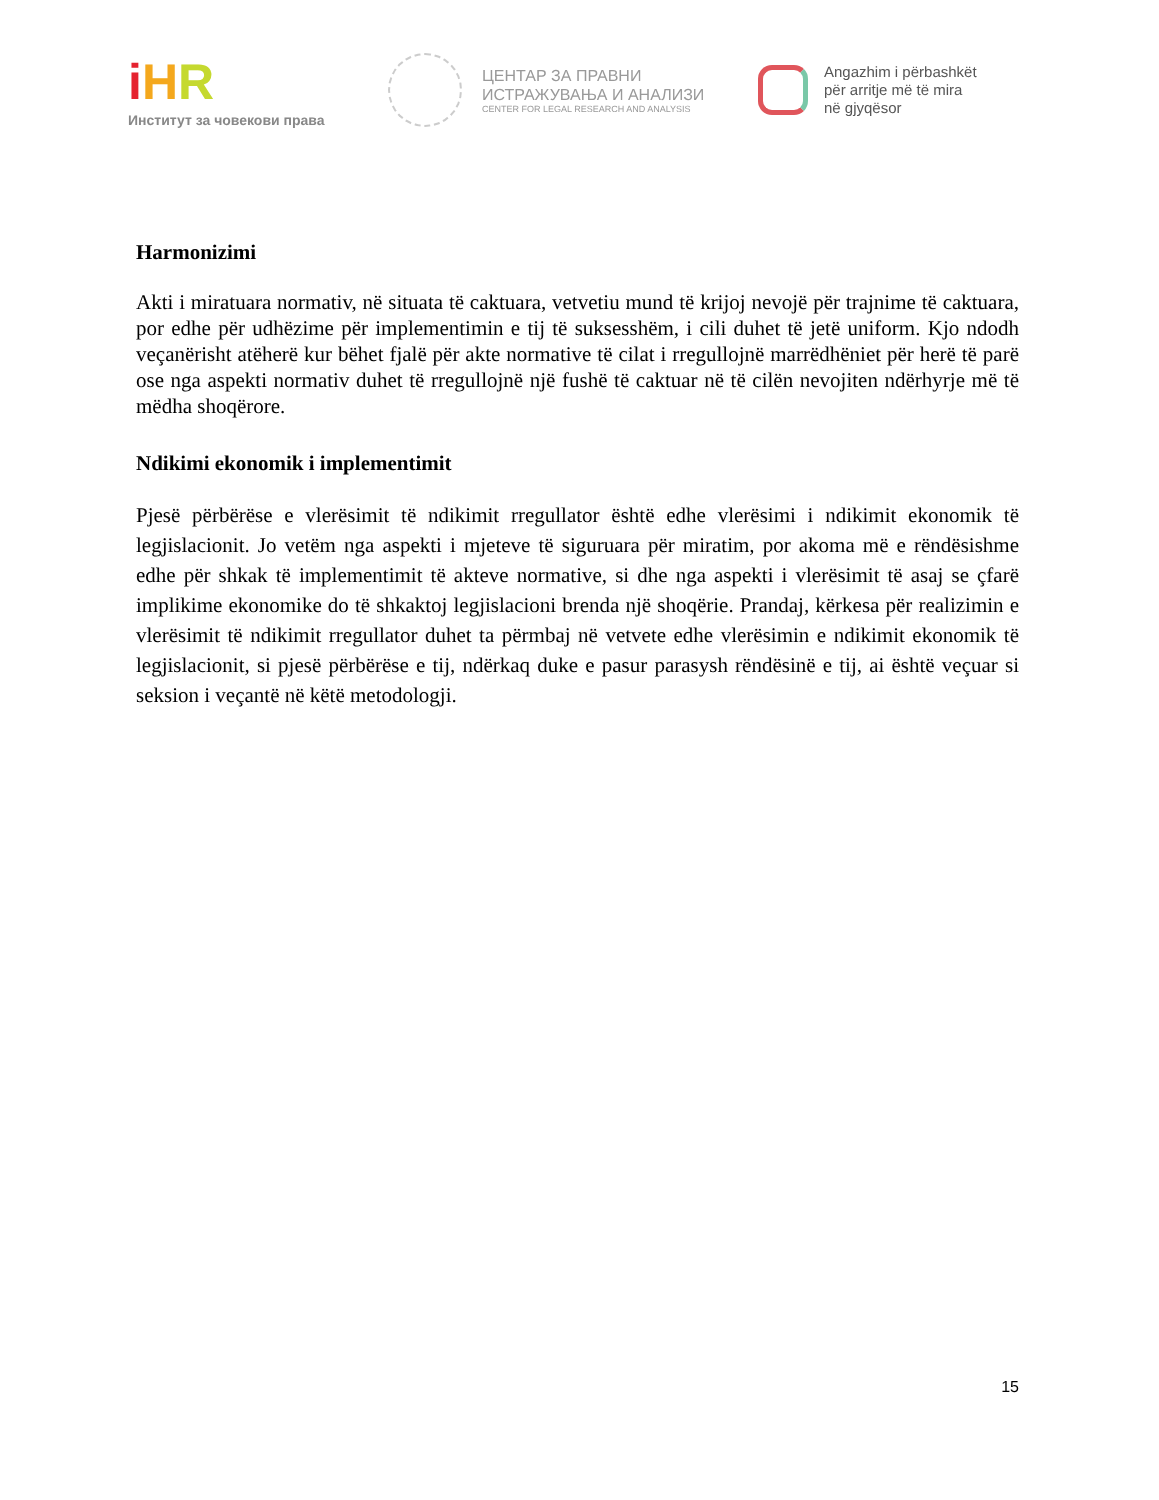iHR
Институт за човекови права
ЦЕНТАР ЗА ПРАВНИ
ИСТРАЖУВАЊА И АНАЛИЗИ
CENTER FOR LEGAL RESEARCH AND ANALYSIS
Angazhim i përbashkët
për arritje më të mira
në gjyqësor
Harmonizimi
Akti i miratuara normativ, në situata të caktuara, vetvetiu mund të krijoj nevojë për trajnime të caktuara, por edhe për udhëzime për implementimin e tij të suksesshëm, i cili duhet të jetë uniform. Kjo ndodh veçanërisht atëherë kur bëhet fjalë për akte normative të cilat i rregullojnë marrëdhëniet për herë të parë ose nga aspekti normativ duhet të rregullojnë një fushë të caktuar në të cilën nevojiten ndërhyrje më të mëdha shoqërore.
Ndikimi ekonomik i implementimit
Pjesë përbërëse e vlerësimit të ndikimit rregullator është edhe vlerësimi i ndikimit ekonomik të legjislacionit. Jo vetëm nga aspekti i mjeteve të siguruara për miratim, por akoma më e rëndësishme edhe për shkak të implementimit të akteve normative, si dhe nga aspekti i vlerësimit të asaj se çfarë implikime ekonomike do të shkaktoj legjislacioni brenda një shoqërie. Prandaj, kërkesa për realizimin e vlerësimit të ndikimit rregullator duhet ta përmbaj në vetvete edhe vlerësimin e ndikimit ekonomik të legjislacionit, si pjesë përbërëse e tij, ndërkaq duke e pasur parasysh rëndësinë e tij, ai është veçuar si seksion i veçantë në këtë metodologji.
15